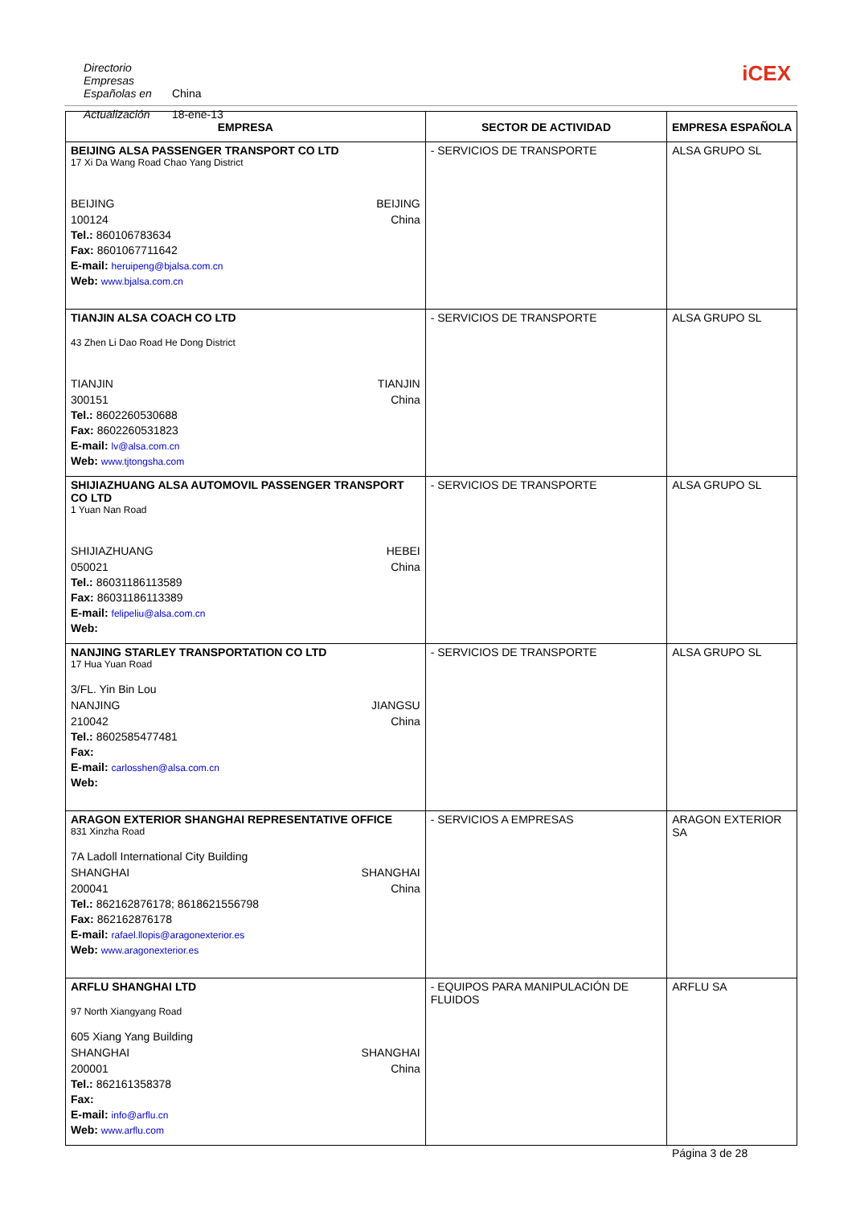Directorio Empresas Españolas en China
Actualización 18-ene-13
iCEX
| EMPRESA | SECTOR DE ACTIVIDAD | EMPRESA ESPAÑOLA |
| --- | --- | --- |
| BEIJING ALSA PASSENGER TRANSPORT CO LTD 17 Xi Da Wang Road Chao Yang District BEIJING BEIJING 100124 China Tel.: 860106783634 Fax: 8601067711642 E-mail: heruipeng@bjalsa.com.cn Web: www.bjalsa.com.cn | - SERVICIOS DE TRANSPORTE | ALSA GRUPO SL |
| TIANJIN ALSA COACH CO LTD 43 Zhen Li Dao Road He Dong District TIANJIN TIANJIN 300151 China Tel.: 8602260530688 Fax: 8602260531823 E-mail: lv@alsa.com.cn Web: www.tjtongsha.com | - SERVICIOS DE TRANSPORTE | ALSA GRUPO SL |
| SHIJIAZHUANG ALSA AUTOMOVIL PASSENGER TRANSPORT CO LTD 1 Yuan Nan Road SHIJIAZHUANG HEBEI 050021 China Tel.: 86031186113589 Fax: 86031186113389 E-mail: felipeliu@alsa.com.cn Web: | - SERVICIOS DE TRANSPORTE | ALSA GRUPO SL |
| NANJING STARLEY TRANSPORTATION CO LTD 17 Hua Yuan Road 3/FL. Yin Bin Lou NANJING JIANGSU 210042 China Tel.: 8602585477481 Fax: E-mail: carlosshen@alsa.com.cn Web: | - SERVICIOS DE TRANSPORTE | ALSA GRUPO SL |
| ARAGON EXTERIOR SHANGHAI REPRESENTATIVE OFFICE 831 Xinzha Road 7A Ladoll International City Building SHANGHAI SHANGHAI 200041 China Tel.: 862162876178; 8618621556798 Fax: 862162876178 E-mail: rafael.llopis@aragonexterior.es Web: www.aragonexterior.es | - SERVICIOS A EMPRESAS | ARAGON EXTERIOR SA |
| ARFLU SHANGHAI LTD 97 North Xiangyang Road 605 Xiang Yang Building SHANGHAI SHANGHAI 200001 China Tel.: 862161358378 Fax: E-mail: info@arflu.cn Web: www.arflu.com | - EQUIPOS PARA MANIPULACIÓN DE FLUIDOS | ARFLU SA |
Página 3 de 28